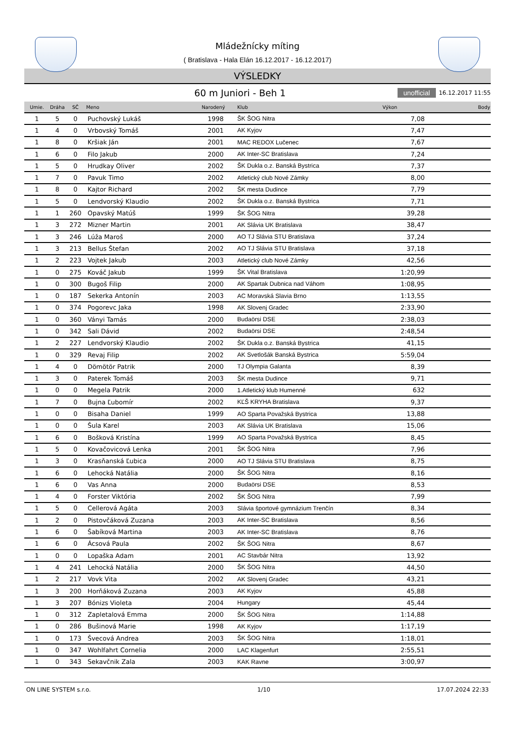Mládežnícky míting
( Bratislava - Hala Elán 16.12.2017 - 16.12.2017)
VÝSLEDKY
60 m Juniori - Beh 1
unofficial 16.12.2017 11:55
| Umie. | Dráha | SČ | Meno | Narodený | Klub | Výkon | Body |
| --- | --- | --- | --- | --- | --- | --- | --- |
| 1 | 5 | 0 | Puchovský Lukáš | 1998 | ŠK ŠOG Nitra | 7,08 | |
| 1 | 4 | 0 | Vrbovský Tomáš | 2001 | AK Kyjov | 7,47 | |
| 1 | 8 | 0 | Kršiak Ján | 2001 | MAC REDOX Lučenec | 7,67 | |
| 1 | 6 | 0 | Filo Jakub | 2000 | AK Inter-SC Bratislava | 7,24 | |
| 1 | 5 | 0 | Hrudkay Oliver | 2002 | ŠK Dukla o.z. Banská Bystrica | 7,37 | |
| 1 | 7 | 0 | Pavuk Timo | 2002 | Atletický club Nové Zámky | 8,00 | |
| 1 | 8 | 0 | Kajtor Richard | 2002 | ŠK mesta Dudince | 7,79 | |
| 1 | 5 | 0 | Lendvorský Klaudio | 2002 | ŠK Dukla o.z. Banská Bystrica | 7,71 | |
| 1 | 1 | 260 | Opavský Matúš | 1999 | ŠK ŠOG Nitra | 39,28 | |
| 1 | 3 | 272 | Mizner Martin | 2001 | AK Slávia UK Bratislava | 38,47 | |
| 1 | 3 | 246 | Lúža Maroš | 2000 | AO TJ Slávia STU Bratislava | 37,24 | |
| 1 | 3 | 213 | Bellus Štefan | 2002 | AO TJ Slávia STU Bratislava | 37,18 | |
| 1 | 2 | 223 | Vojtek Jakub | 2003 | Atletický club Nové Zámky | 42,56 | |
| 1 | 0 | 275 | Kováč Jakub | 1999 | ŠK Vital Bratislava | 1:20,99 | |
| 1 | 0 | 300 | Bugoš Filip | 2000 | AK Spartak Dubnica nad Váhom | 1:08,95 | |
| 1 | 0 | 187 | Sekerka Antonín | 2003 | AC Moravská Slavia Brno | 1:13,55 | |
| 1 | 0 | 374 | Pogorevc Jaka | 1998 | AK Slovenj Gradec | 2:33,90 | |
| 1 | 0 | 360 | Ványi Tamás | 2000 | Budaörsi DSE | 2:38,03 | |
| 1 | 0 | 342 | Sali Dávid | 2002 | Budaörsi DSE | 2:48,54 | |
| 1 | 2 | 227 | Lendvorský Klaudio | 2002 | ŠK Dukla o.z. Banská Bystrica | 41,15 | |
| 1 | 0 | 329 | Revaj Filip | 2002 | AK Svetlošák Banská Bystrica | 5:59,04 | |
| 1 | 4 | 0 | Dömötör Patrik | 2000 | TJ Olympia Galanta | 8,39 | |
| 1 | 3 | 0 | Paterek Tomáš | 2003 | ŠK mesta Dudince | 9,71 | |
| 1 | 0 | 0 | Megela Patrik | 2000 | 1.Atletický klub Humenné | 632 | |
| 1 | 7 | 0 | Bujna Ľubomír | 2002 | KĽŠ KRYHA Bratislava | 9,37 | |
| 1 | 0 | 0 | Bisaha Daniel | 1999 | AO Sparta Považská Bystrica | 13,88 | |
| 1 | 0 | 0 | Šula Karel | 2003 | AK Slávia UK Bratislava | 15,06 | |
| 1 | 6 | 0 | Bošková Kristína | 1999 | AO Sparta Považská Bystrica | 8,45 | |
| 1 | 5 | 0 | Kovačovicová Lenka | 2001 | ŠK ŠOG Nitra | 7,96 | |
| 1 | 3 | 0 | Krasňanská Ľubica | 2000 | AO TJ Slávia STU Bratislava | 8,75 | |
| 1 | 6 | 0 | Lehocká Natália | 2000 | ŠK ŠOG Nitra | 8,16 | |
| 1 | 6 | 0 | Vas Anna | 2000 | Budaörsi DSE | 8,53 | |
| 1 | 4 | 0 | Forster Viktória | 2002 | ŠK ŠOG Nitra | 7,99 | |
| 1 | 5 | 0 | Cellerová Agáta | 2003 | Slávia športové gymnázium Trenčín | 8,34 | |
| 1 | 2 | 0 | Pistovčáková Zuzana | 2003 | AK Inter-SC Bratislava | 8,56 | |
| 1 | 6 | 0 | Šabíková Martina | 2003 | AK Inter-SC Bratislava | 8,76 | |
| 1 | 6 | 0 | Ácsová Paula | 2002 | ŠK ŠOG Nitra | 8,67 | |
| 1 | 0 | 0 | Lopaška Adam | 2001 | AC Stavbár Nitra | 13,92 | |
| 1 | 4 | 241 | Lehocká Natália | 2000 | ŠK ŠOG Nitra | 44,50 | |
| 1 | 2 | 217 | Vovk Vita | 2002 | AK Slovenj Gradec | 43,21 | |
| 1 | 3 | 200 | Horňáková Zuzana | 2003 | AK Kyjov | 45,88 | |
| 1 | 3 | 207 | Bónizs Violeta | 2004 | Hungary | 45,44 | |
| 1 | 0 | 312 | Zapletalová Emma | 2000 | ŠK ŠOG Nitra | 1:14,88 | |
| 1 | 0 | 286 | Bušinová Marie | 1998 | AK Kyjov | 1:17,19 | |
| 1 | 0 | 173 | Švecová Andrea | 2003 | ŠK ŠOG Nitra | 1:18,01 | |
| 1 | 0 | 347 | Wohlfahrt Cornelia | 2000 | LAC Klagenfurt | 2:55,51 | |
| 1 | 0 | 343 | Sekavčnik Zala | 2003 | KAK Ravne | 3:00,97 | |
ON LINE SYSTEM s.r.o. 1/10 17.07.2024 22:33